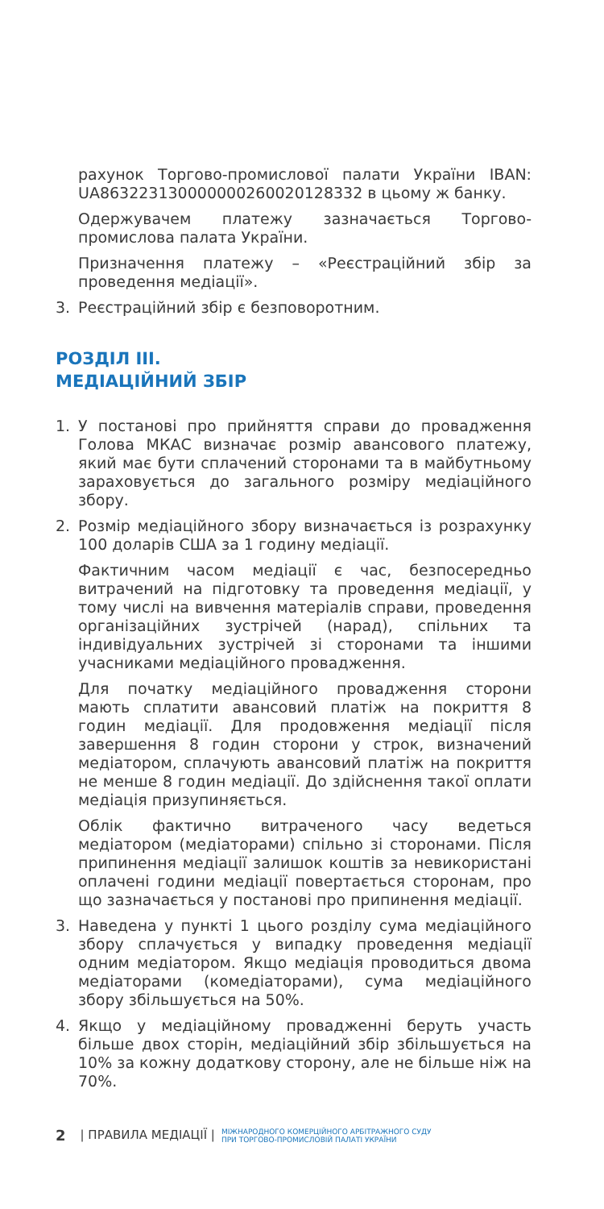рахунок Торгово-промислової палати України IBAN: UA863223130000000260020128332 в цьому ж банку.
Одержувачем платежу зазначається Торгово-промислова палата України.
Призначення платежу – «Реєстраційний збір за проведення медіації».
3. Реєстраційний збір є безповоротним.
РОЗДІЛ III.
МЕДІАЦІЙНИЙ ЗБІР
1. У постанові про прийняття справи до провадження Голова МКАС визначає розмір авансового платежу, який має бути сплачений сторонами та в майбутньому зараховується до загального розміру медіаційного збору.
2. Розмір медіаційного збору визначається із розрахунку 100 доларів США за 1 годину медіації.
Фактичним часом медіації є час, безпосередньо витрачений на підготовку та проведення медіації, у тому числі на вивчення матеріалів справи, проведення організаційних зустрічей (нарад), спільних та індивідуальних зустрічей зі сторонами та іншими учасниками медіаційного провадження.
Для початку медіаційного провадження сторони мають сплатити авансовий платіж на покриття 8 годин медіації. Для продовження медіації після завершення 8 годин сторони у строк, визначений медіатором, сплачують авансовий платіж на покриття не менше 8 годин медіації. До здійснення такої оплати медіація призупиняється.
Облік фактично витраченого часу ведеться медіатором (медіаторами) спільно зі сторонами. Після припинення медіації залишок коштів за невикористані оплачені години медіації повертається сторонам, про що зазначається у постанові про припинення медіації.
3. Наведена у пункті 1 цього розділу сума медіаційного збору сплачується у випадку проведення медіації одним медіатором. Якщо медіація проводиться двома медіаторами (комедіаторами), сума медіаційного збору збільшується на 50%.
4. Якщо у медіаційному провадженні беруть участь більше двох сторін, медіаційний збір збільшується на 10% за кожну додаткову сторону, але не більше ніж на 70%.
2 | ПРАВИЛА МЕДІАЦІЇ | МІЖНАРОДНОГО КОМЕРЦІЙНОГО АРБІТРАЖНОГО СУДУ
ПРИ ТОРГОВО-ПРОМИСЛОВІЙ ПАЛАТІ УКРАЇНИ